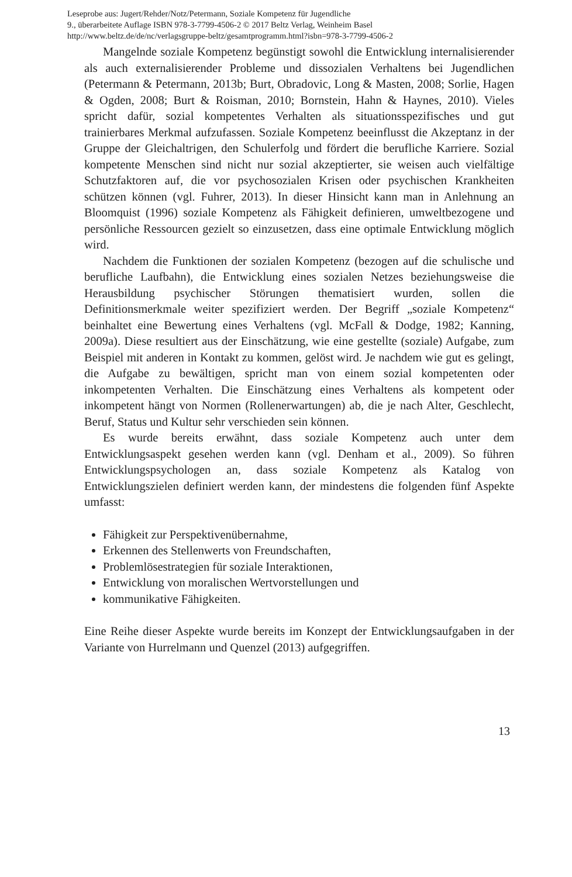Leseprobe aus: Jugert/Rehder/Notz/Petermann, Soziale Kompetenz für Jugendliche
9., überarbeitete Auflage ISBN 978-3-7799-4506-2 © 2017 Beltz Verlag, Weinheim Basel
http://www.beltz.de/de/nc/verlagsgruppe-beltz/gesamtprogramm.html?isbn=978-3-7799-4506-2
Mangelnde soziale Kompetenz begünstigt sowohl die Entwicklung internalisierender als auch externalisierender Probleme und dissozialen Verhaltens bei Jugendlichen (Petermann & Petermann, 2013b; Burt, Obradovic, Long & Masten, 2008; Sorlie, Hagen & Ogden, 2008; Burt & Roisman, 2010; Bornstein, Hahn & Haynes, 2010). Vieles spricht dafür, sozial kompetentes Verhalten als situationsspezifisches und gut trainierbares Merkmal aufzufassen. Soziale Kompetenz beeinflusst die Akzeptanz in der Gruppe der Gleichaltrigen, den Schulerfolg und fördert die berufliche Karriere. Sozial kompetente Menschen sind nicht nur sozial akzeptierter, sie weisen auch vielfältige Schutzfaktoren auf, die vor psychosozialen Krisen oder psychischen Krankheiten schützen können (vgl. Fuhrer, 2013). In dieser Hinsicht kann man in Anlehnung an Bloomquist (1996) soziale Kompetenz als Fähigkeit definieren, umweltbezogene und persönliche Ressourcen gezielt so einzusetzen, dass eine optimale Entwicklung möglich wird.
Nachdem die Funktionen der sozialen Kompetenz (bezogen auf die schulische und berufliche Laufbahn), die Entwicklung eines sozialen Netzes beziehungsweise die Herausbildung psychischer Störungen thematisiert wurden, sollen die Definitionsmerkmale weiter spezifiziert werden. Der Begriff „soziale Kompetenz“ beinhaltet eine Bewertung eines Verhaltens (vgl. McFall & Dodge, 1982; Kanning, 2009a). Diese resultiert aus der Einschätzung, wie eine gestellte (soziale) Aufgabe, zum Beispiel mit anderen in Kontakt zu kommen, gelöst wird. Je nachdem wie gut es gelingt, die Aufgabe zu bewältigen, spricht man von einem sozial kompetenten oder inkompetenten Verhalten. Die Einschätzung eines Verhaltens als kompetent oder inkompetent hängt von Normen (Rollenerwartungen) ab, die je nach Alter, Geschlecht, Beruf, Status und Kultur sehr verschieden sein können.
Es wurde bereits erwähnt, dass soziale Kompetenz auch unter dem Entwicklungsaspekt gesehen werden kann (vgl. Denham et al., 2009). So führen Entwicklungspsychologen an, dass soziale Kompetenz als Katalog von Entwicklungszielen definiert werden kann, der mindestens die folgenden fünf Aspekte umfasst:
Fähigkeit zur Perspektivenübernahme,
Erkennen des Stellenwerts von Freundschaften,
Problemlösestrategien für soziale Interaktionen,
Entwicklung von moralischen Wertvorstellungen und
kommunikative Fähigkeiten.
Eine Reihe dieser Aspekte wurde bereits im Konzept der Entwicklungsaufgaben in der Variante von Hurrelmann und Quenzel (2013) aufgegriffen.
13